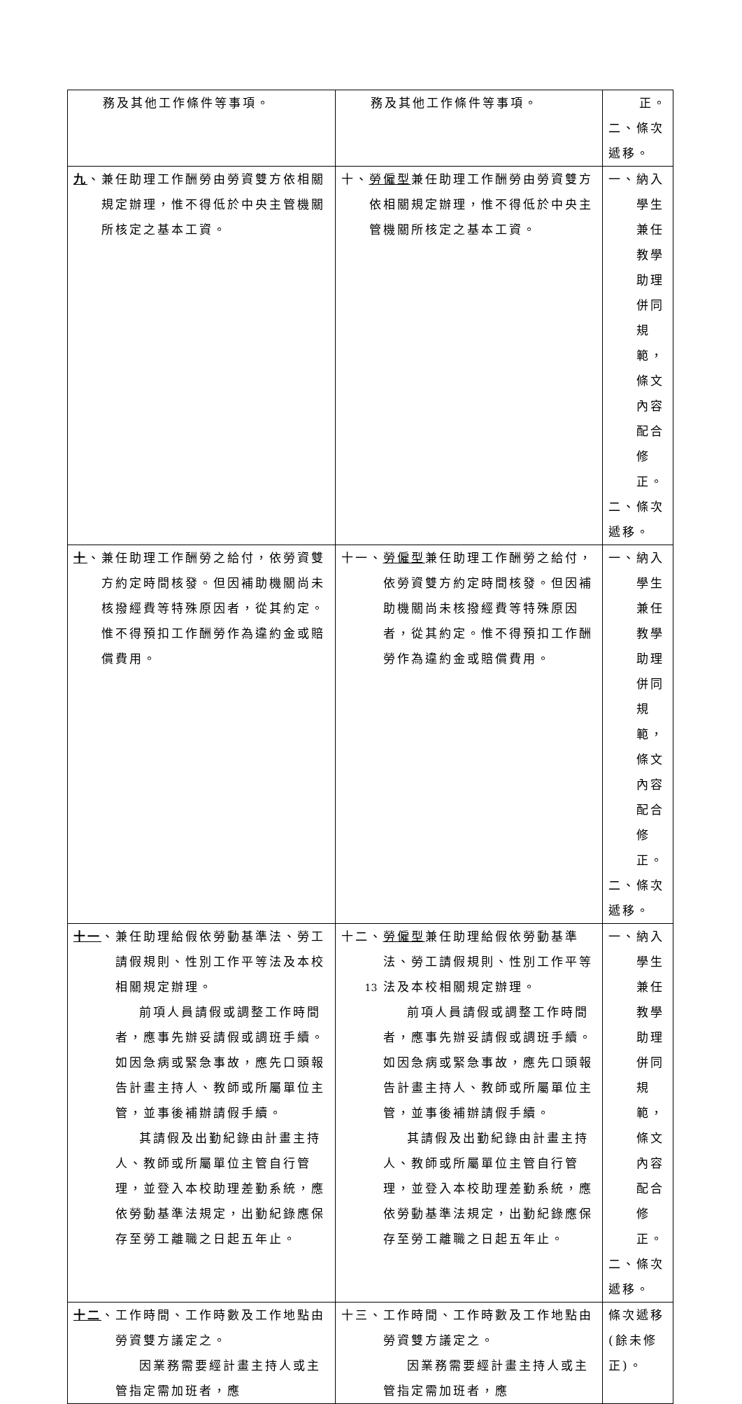| 務及其他工作條件等事項。 | 務及其他工作條件等事項。 | 正。 二、條次遞移。 |
| 九 、 兼任助理工作酬勞由勞資雙方依相關規定辦理，惟不得低於中央主管機關所核定之基本工資。 | 十、 勞僱型 兼任助理工作酬勞由勞資雙方依相關規定辦理，惟不得低於中央主管機關所核定之基本工資。 | 一、 納入學生兼任教學助理併同規範，條文內容配合修正。 二、條次遞移。 |
| 十 、 兼任助理工作酬勞之給付，依勞資雙方約定時間核發。但因補助機關尚未核撥經費等特殊原因者，從其約定。惟不得預扣工作酬勞作為違約金或賠償費用。 | 十一、 勞僱型 兼任助理工作酬勞之給付，依勞資雙方約定時間核發。但因補助機關尚未核撥經費等特殊原因者，從其約定。惟不得預扣工作酬勞作為違約金或賠償費用。 | 一、 納入學生兼任教學助理併同規範，條文內容配合修正。 二、條次遞移。 |
| 十一 、 兼任助理給假依勞動基準法、勞工請假規則、性別工作平等法及本校相關規定辦理。 前項人員請假或調整工作時間者，應事先辦妥請假或調班手續。如因急病或緊急事故，應先口頭報告計畫主持人、教師或所屬單位主管，並事後補辦請假手續。 其請假及出勤紀錄由計畫主持人、教師或所屬單位主管自行管理，並登入本校助理差勤系統，應依勞動基準法規定，出勤紀錄應保存至勞工離職之日起五年止。 | 十二、 勞僱型 兼任助理給假依勞動基準法、勞工請假規則、性別工作平等法及本校相關規定辦理。 前項人員請假或調整工作時間者，應事先辦妥請假或調班手續。如因急病或緊急事故，應先口頭報告計畫主持人、教師或所屬單位主管，並事後補辦請假手續。 其請假及出勤紀錄由計畫主持人、教師或所屬單位主管自行管理，並登入本校助理差勤系統，應依勞動基準法規定，出勤紀錄應保存至勞工離職之日起五年止。 | 一、 納入學生兼任教學助理併同規範，條文內容配合修正。 二、條次遞移。 |
| 十二 、 工作時間、工作時數及工作地點由勞資雙方議定之。 因業務需要經計畫主持人或主管指定需加班者，應 | 十三、 工作時間、工作時數及工作地點由勞資雙方議定之。 因業務需要經計畫主持人或主管指定需加班者，應 | 條次遞移(餘未修正)。 |
13